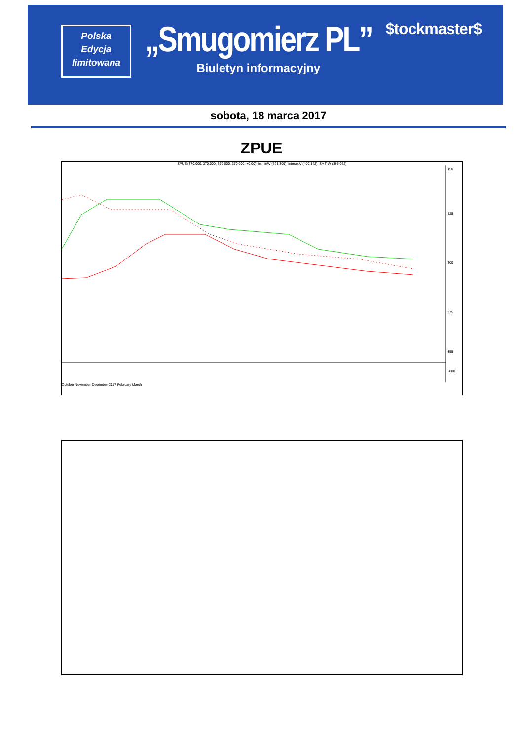Polska
Edycja
limitowana
„Smugomierz PL”
Biuletyn informacyjny
$tockmaster$
sobota, 18 marca 2017
ZPUE
ZPUE (370.000, 370.000, 370.000, 370.000, +0.00), intminW (391.809), intmaxW (400.142), SMTrW (395.062)
450
425
400
375
355
5000
October November December 2017 February March